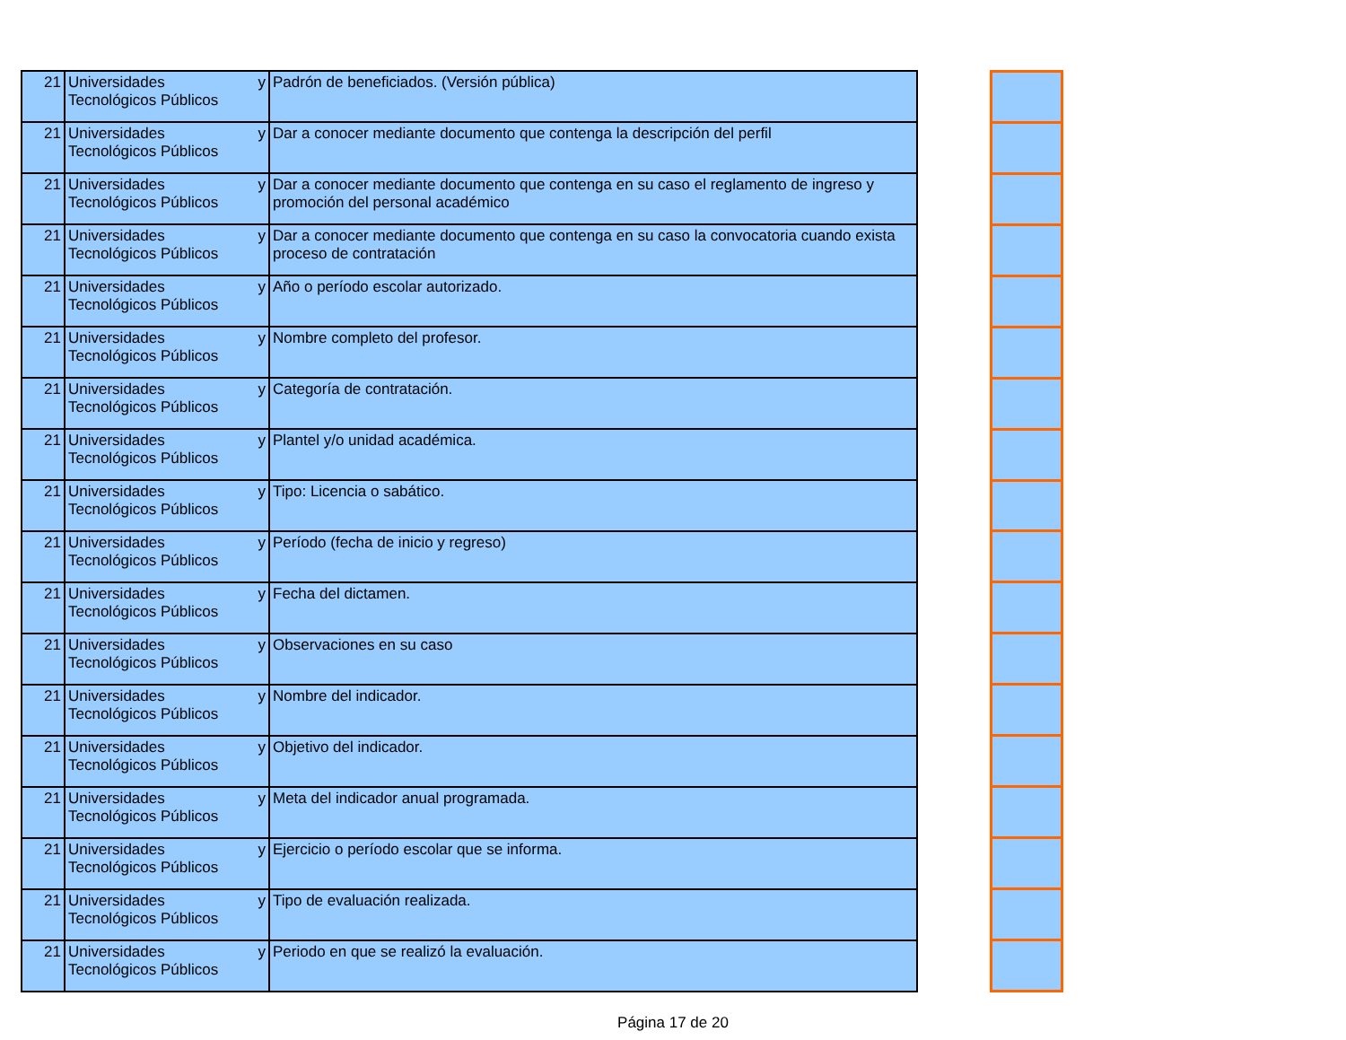| 21 | Universidades y Tecnológicos Públicos | Padrón de beneficiados. (Versión pública) |
| 21 | Universidades y Tecnológicos Públicos | Dar a conocer mediante documento que contenga la descripción del perfil |
| 21 | Universidades y Tecnológicos Públicos | Dar a conocer mediante documento que contenga en su caso el reglamento de ingreso y promoción del personal académico |
| 21 | Universidades y Tecnológicos Públicos | Dar a conocer mediante documento que contenga en su caso la convocatoria cuando exista proceso de contratación |
| 21 | Universidades y Tecnológicos Públicos | Año o período escolar autorizado. |
| 21 | Universidades y Tecnológicos Públicos | Nombre completo del profesor. |
| 21 | Universidades y Tecnológicos Públicos | Categoría de contratación. |
| 21 | Universidades y Tecnológicos Públicos | Plantel y/o unidad académica. |
| 21 | Universidades y Tecnológicos Públicos | Tipo: Licencia o sabático. |
| 21 | Universidades y Tecnológicos Públicos | Período (fecha de inicio y regreso) |
| 21 | Universidades y Tecnológicos Públicos | Fecha del dictamen. |
| 21 | Universidades y Tecnológicos Públicos | Observaciones en su caso |
| 21 | Universidades y Tecnológicos Públicos | Nombre del indicador. |
| 21 | Universidades y Tecnológicos Públicos | Objetivo del indicador. |
| 21 | Universidades y Tecnológicos Públicos | Meta del indicador anual programada. |
| 21 | Universidades y Tecnológicos Públicos | Ejercicio o período escolar que se informa. |
| 21 | Universidades y Tecnológicos Públicos | Tipo de evaluación realizada. |
| 21 | Universidades y Tecnológicos Públicos | Periodo en que se realizó la evaluación. |
Página 17 de 20